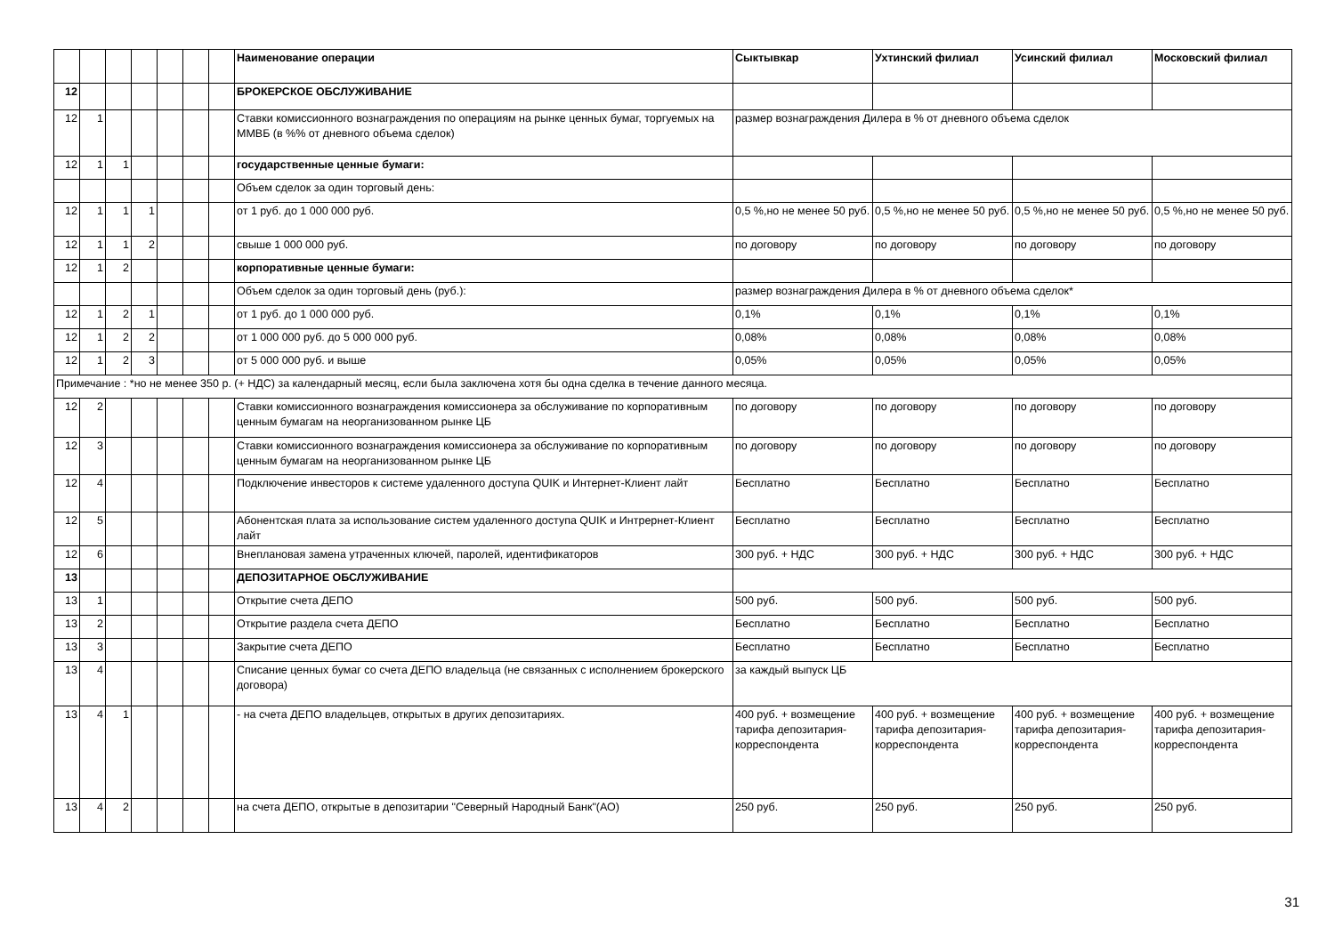| | | | | | | | Наименование операции | Сыктывкар | Ухтинский филиал | Усинский филиал | Московский филиал |
| 12 | | | | | | | БРОКЕРСКОЕ ОБСЛУЖИВАНИЕ | | | | |
| 12 | 1 | | | | | | Ставки комиссионного вознаграждения по операциям на рынке ценных бумаг, торгуемых на ММВБ (в %% от дневного объема сделок) | размер вознаграждения Дилера в % от дневного объема сделок | | | |
| 12 | 1 | 1 | | | | | государственные ценные бумаги: | | | | |
| | | | | | | | Объем сделок за один торговый день: | | | | |
| 12 | 1 | 1 | 1 | | | | от 1 руб. до 1 000 000 руб. | 0,5 %,но не менее 50 руб. | 0,5 %,но не менее 50 руб. | 0,5 %,но не менее 50 руб. | 0,5 %,но не менее 50 руб. |
| 12 | 1 | 1 | 2 | | | | свыше 1 000 000 руб. | по договору | по договору | по договору | по договору |
| 12 | 1 | 2 | | | | | корпоративные ценные бумаги: | | | | |
| | | | | | | | Объем сделок за один торговый день (руб.): | размер вознаграждения Дилера в % от дневного объема сделок* | | | |
| 12 | 1 | 2 | 1 | | | | от 1 руб. до 1 000 000 руб. | 0,1% | 0,1% | 0,1% | 0,1% |
| 12 | 1 | 2 | 2 | | | | от 1 000 000 руб. до 5 000 000 руб. | 0,08% | 0,08% | 0,08% | 0,08% |
| 12 | 1 | 2 | 3 | | | | от 5 000 000 руб. и выше | 0,05% | 0,05% | 0,05% | 0,05% |
| Примечание : *но не менее 350 р. (+ НДС) за календарный месяц, если была заключена хотя бы одна сделка в течение данного месяца. | | | | | | | | | | | |
| 12 | 2 | | | | | | Ставки комиссионного вознаграждения комиссионера за обслуживание по корпоративным ценным бумагам на неорганизованном рынке ЦБ | по договору | по договору | по договору | по договору |
| 12 | 3 | | | | | | Ставки комиссионного вознаграждения комиссионера за обслуживание по корпоративным ценным бумагам на неорганизованном рынке ЦБ | по договору | по договору | по договору | по договору |
| 12 | 4 | | | | | | Подключение инвесторов к системе удаленного доступа QUIK и Интернет-Клиент лайт | Бесплатно | Бесплатно | Бесплатно | Бесплатно |
| 12 | 5 | | | | | | Абонентская плата за использование систем удаленного доступа QUIK и Интрернет-Клиент лайт | Бесплатно | Бесплатно | Бесплатно | Бесплатно |
| 12 | 6 | | | | | | Внеплановая замена утраченных ключей, паролей, идентификаторов | 300 руб. + НДС | 300 руб. + НДС | 300 руб. + НДС | 300 руб. + НДС |
| 13 | | | | | | | ДЕПОЗИТАРНОЕ ОБСЛУЖИВАНИЕ | | | | |
| 13 | 1 | | | | | | Открытие счета ДЕПО | 500 руб. | 500 руб. | 500 руб. | 500 руб. |
| 13 | 2 | | | | | | Открытие раздела счета ДЕПО | Бесплатно | Бесплатно | Бесплатно | Бесплатно |
| 13 | 3 | | | | | | Закрытие счета ДЕПО | Бесплатно | Бесплатно | Бесплатно | Бесплатно |
| 13 | 4 | | | | | | Списание ценных бумаг со счета ДЕПО владельца (не связанных с исполнением брокерского договора) | за каждый выпуск ЦБ | | | |
| 13 | 4 | 1 | | | | | - на счета ДЕПО владельцев, открытых в других депозитариях. | 400 руб. + возмещение тарифа депозитария-корреспондента | 400 руб. + возмещение тарифа депозитария-корреспондента | 400 руб. + возмещение тарифа депозитария-корреспондента | 400 руб. + возмещение тарифа депозитария-корреспондента |
| 13 | 4 | 2 | | | | | на счета ДЕПО, открытые в депозитарии "Северный Народный Банк"(АО) | 250 руб. | 250 руб. | 250 руб. | 250 руб. |
31